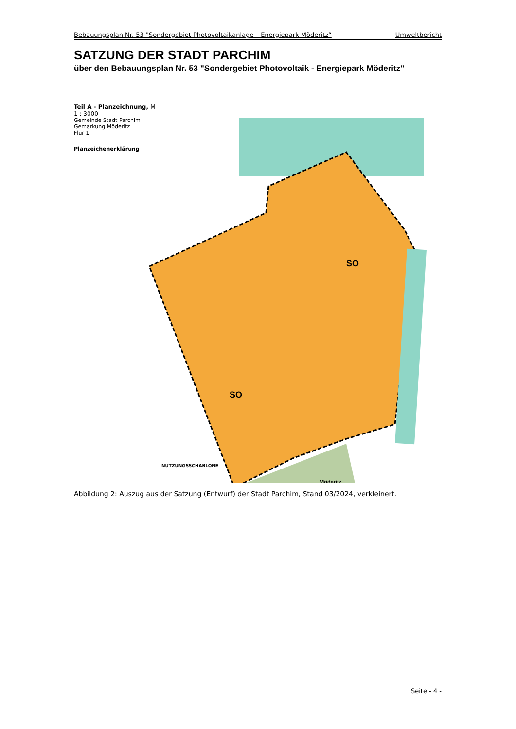Bebauungsplan Nr. 53 "Sondergebiet Photovoltaikanlage – Energiepark Möderitz“Umweltbericht
SATZUNG DER STADT PARCHIM
über den Bebauungsplan Nr. 53 "Sondergebiet Photovoltaik - Energiepark Möderitz"
SO
SO
Möderitz
Teil A - Planzeichnung, M 1 : 3000
Gemeinde Stadt Parchim
Gemarkung Möderitz
Flur 1
Planzeichenerklärung
NUTZUNGSSCHABLONE
Abbildung 2: Auszug aus der Satzung (Entwurf) der Stadt Parchim, Stand 03/2024, verkleinert.
Seite - 4 -